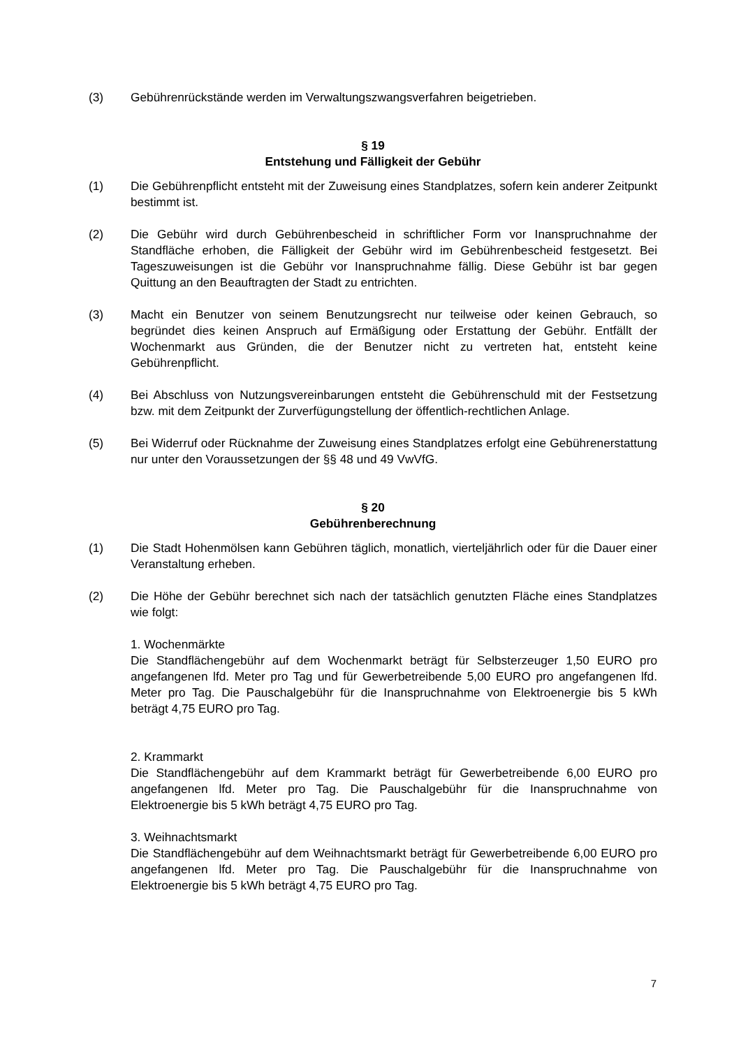(3) Gebührenrückstände werden im Verwaltungszwangsverfahren beigetrieben.
§ 19
Entstehung und Fälligkeit der Gebühr
(1) Die Gebührenpflicht entsteht mit der Zuweisung eines Standplatzes, sofern kein anderer Zeitpunkt bestimmt ist.
(2) Die Gebühr wird durch Gebührenbescheid in schriftlicher Form vor Inanspruchnahme der Standfläche erhoben, die Fälligkeit der Gebühr wird im Gebührenbescheid festgesetzt. Bei Tageszuweisungen ist die Gebühr vor Inanspruchnahme fällig. Diese Gebühr ist bar gegen Quittung an den Beauftragten der Stadt zu entrichten.
(3) Macht ein Benutzer von seinem Benutzungsrecht nur teilweise oder keinen Gebrauch, so begründet dies keinen Anspruch auf Ermäßigung oder Erstattung der Gebühr. Entfällt der Wochenmarkt aus Gründen, die der Benutzer nicht zu vertreten hat, entsteht keine Gebührenpflicht.
(4) Bei Abschluss von Nutzungsvereinbarungen entsteht die Gebührenschuld mit der Festsetzung bzw. mit dem Zeitpunkt der Zurverfügungstellung der öffentlich-rechtlichen Anlage.
(5) Bei Widerruf oder Rücknahme der Zuweisung eines Standplatzes erfolgt eine Gebührenerstattung nur unter den Voraussetzungen der §§ 48 und 49 VwVfG.
§ 20
Gebührenberechnung
(1) Die Stadt Hohenmölsen kann Gebühren täglich, monatlich, vierteljährlich oder für die Dauer einer Veranstaltung erheben.
(2) Die Höhe der Gebühr berechnet sich nach der tatsächlich genutzten Fläche eines Standplatzes wie folgt:
1. Wochenmärkte
Die Standflächengebühr auf dem Wochenmarkt beträgt für Selbsterzeuger 1,50 EURO pro angefangenen lfd. Meter pro Tag und für Gewerbetreibende 5,00 EURO pro angefangenen lfd. Meter pro Tag. Die Pauschalgebühr für die Inanspruchnahme von Elektroenergie bis 5 kWh beträgt 4,75 EURO pro Tag.
2. Krammarkt
Die Standflächengebühr auf dem Krammarkt beträgt für Gewerbetreibende 6,00 EURO pro angefangenen lfd. Meter pro Tag. Die Pauschalgebühr für die Inanspruchnahme von Elektroenergie bis 5 kWh beträgt 4,75 EURO pro Tag.
3. Weihnachtsmarkt
Die Standflächengebühr auf dem Weihnachtsmarkt beträgt für Gewerbetreibende 6,00 EURO pro angefangenen lfd. Meter pro Tag. Die Pauschalgebühr für die Inanspruchnahme von Elektroenergie bis 5 kWh beträgt 4,75 EURO pro Tag.
7